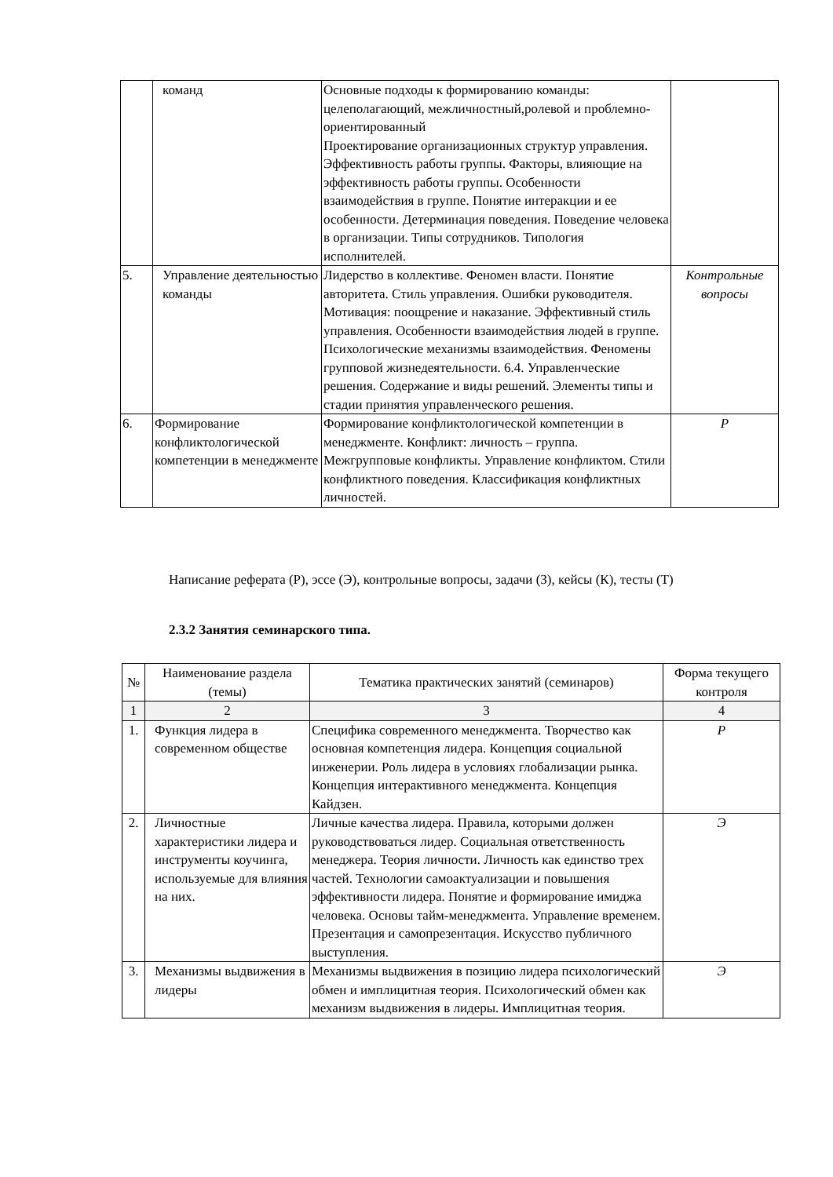| | команд | Основные подходы к формированию команды: целеполагающий, межличностный,ролевой и проблемно-ориентированный Проектирование организационных структур управления. Эффективность работы группы. Факторы, влияющие на эффективность работы группы. Особенности взаимодействия в группе. Понятие интеракции и ее особенности. Детерминация поведения. Поведение человека в организации. Типы сотрудников. Типология исполнителей. | |
| 5. | Управление деятельностью команды | Лидерство в коллективе. Феномен власти. Понятие авторитета. Стиль управления. Ошибки руководителя. Мотивация: поощрение и наказание. Эффективный стиль управления. Особенности взаимодействия людей в группе. Психологические механизмы взаимодействия. Феномены групповой жизнедеятельности. 6.4. Управленческие решения. Содержание и виды решений. Элементы типы и стадии принятия управленческого решения. | Контрольные вопросы |
| 6. | Формирование конфликтологической компетенции в менеджменте | Формирование конфликтологической компетенции в менеджменте. Конфликт: личность – группа. Межгрупповые конфликты. Управление конфликтом. Стили конфликтного поведения. Классификация конфликтных личностей. | Р |
Написание реферата (Р), эссе (Э), контрольные вопросы, задачи (З), кейсы (К), тесты (Т)
2.3.2 Занятия семинарского типа.
| № | Наименование раздела (темы) | Тематика практических занятий (семинаров) | Форма текущего контроля |
| --- | --- | --- | --- |
| 1 | 2 | 3 | 4 |
| 1. | Функция лидера в современном обществе | Специфика современного менеджмента. Творчество как основная компетенция лидера. Концепция социальной инженерии. Роль лидера в условиях глобализации рынка. Концепция интерактивного менеджмента. Концепция Кайдзен. | Р |
| 2. | Личностные характеристики лидера и инструменты коучинга, используемые для влияния на них. | Личные качества лидера. Правила, которыми должен руководствоваться лидер. Социальная ответственность менеджера. Теория личности. Личность как единство трех частей. Технологии самоактуализации и повышения эффективности лидера. Понятие и формирование имиджа человека. Основы тайм-менеджмента. Управление временем. Презентация и самопрезентация. Искусство публичного выступления. | Э |
| 3. | Механизмы выдвижения в лидеры | Механизмы выдвижения в позицию лидера психологический обмен и имплицитная теория. Психологический обмен как механизм выдвижения в лидеры. Имплицитная теория. | Э |